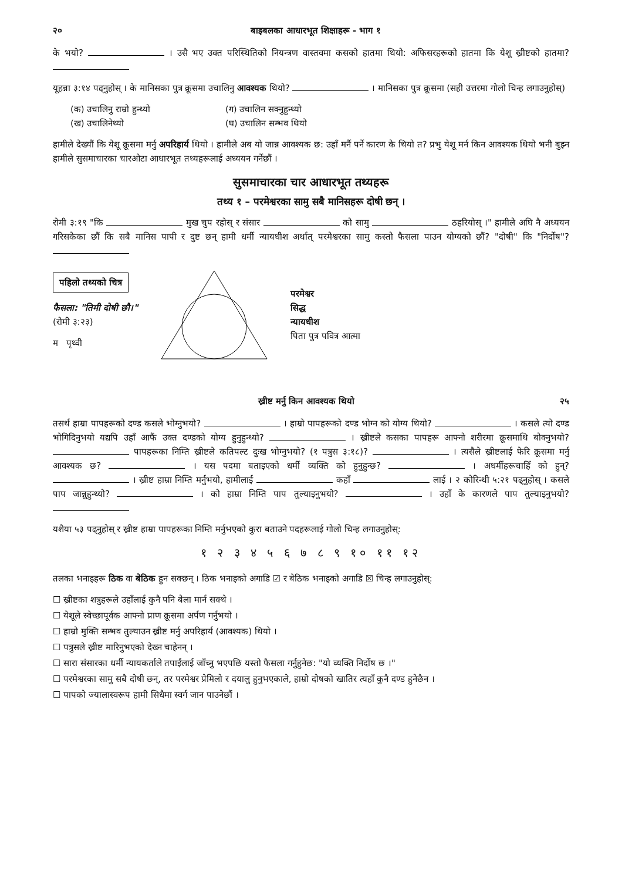२० बाइबलका आधारभूत शिक्षाहरू - भाग १
के भयो? । उसै भए उक्त परिस्थितिको नियन्त्रण वास्तवमा कसको हातमा थियो: अफिसरहरूको हातमा कि येशू ख्रीष्टको हातमा?
यूहन्ना ३:१४ पढ्नुहोस् । के मानिसका पुत्र क्रूसमा उचालिनु आवश्यक थियो? । मानिसका पुत्र क्रूसमा (सही उत्तरमा गोलो चिन्ह लगाउनुहोस्)
(क) उचालिनु राम्रो हुन्थ्यो (ग) उचालिन सक्नुहुन्थ्यो (ख) उचालिनेथ्यो (घ) उचालिन सम्भव थियो
हामीले देख्यौं कि येशू क्रूसमा मर्नु अपरिहार्य थियो । हामीले अब यो जान्न आवश्यक छ: उहाँ मर्नै पर्ने कारण के थियो त? प्रभु येशू मर्न किन आवश्यक थियो भनी बुझ्न हामीले सुसमाचारका चारओटा आधारभूत तथ्यहरूलाई अध्ययन गर्नेछौं ।
सुसमाचारका चार आधारभूत तथ्यहरू
तथ्य १ – परमेश्वरका सामु सबै मानिसहरू दोषी छन् ।
रोमी ३:१९ "कि मुख चुप रहोस् र संसार को सामु ठहरियोस् ।" हामीले अघि नै अध्ययन गरिसकेका छौं कि सबै मानिस पापी र दुष्ट छन् हामी धर्मी न्यायधीश अर्थात् परमेश्वरका सामु कस्तो फैसला पाउन योग्यको छौं? "दोषी" कि "निर्दोष"?
पहिलो तथ्यको चित्र
फैसला: "तिमी दोषी छौ।"
(रोमी ३:२३)
म पृथ्वी
परमेश्वर
सिद्ध
न्यायधीश
पिता पुत्र पवित्र आत्मा
ख्रीष्ट मर्नु किन आवश्यक थियो २५
तसर्थ हाम्रा पापहरूको दण्ड कसले भोग्नुभयो? । हाम्रो पापहरूको दण्ड भोग्न को योग्य थियो? । कसले त्यो दण्ड भोगिदिनुभयो यद्यपि उहाँ आफैं उक्त दण्डको योग्य हुनुहुन्थ्यो? । ख्रीष्टले कसका पापहरू आफ्नो शरीरमा क्रूसमाथि बोक्नुभयो? पापहरूका निम्ति ख्रीष्टले कतिपल्ट दुःख भोग्नुभयो? (१ पत्रुस ३:१८)? । त्यसैले ख्रीष्टलाई फेरि क्रूसमा मर्नु आवश्यक छ? । यस पदमा बताइएको धर्मी व्यक्ति को हुनुहुन्छ? । अधर्मीहरूचाहिँ को हुन्? । ख्रीष्ट हाम्रा निम्ति मर्नुभयो, हामीलाई कहाँ लाई । २ कोरिन्थी ५:२१ पढ्नुहोस् । कसले पाप जान्नुहुन्थ्यो? । को हाम्रा निम्ति पाप तुल्याइनुभयो? । उहाँ के कारणले पाप तुल्याइनुभयो?
यशैया ५३ पढ्नुहोस् र ख्रीष्ट हाम्रा पापहरूका निम्ति मर्नुभएको कुरा बताउने पदहरूलाई गोलो चिन्ह लगाउनुहोस्:
१ २ ३ ४ ५ ६ ७ ८ ९ १० ११ १२
तलका भनाइहरू ठिक वा बेठिक हुन सक्छन् । ठिक भनाइको अगाडि ☑ र बेठिक भनाइको अगाडि ☒ चिन्ह लगाउनुहोस्:
☐ ख्रीष्टका शत्रुहरूले उहाँलाई कुनै पनि बेला मार्न सक्थे ।
☐ येशूले स्वेच्छापूर्वक आफ्नो प्राण क्रूसमा अर्पण गर्नुभयो ।
☐ हाम्रो मुक्ति सम्भव तुल्याउन ख्रीष्ट मर्नु अपरिहार्य (आवश्यक) थियो ।
☐ पत्रुसले ख्रीष्ट मारिनुभएको देख्न चाहेनन् ।
☐ सारा संसारका धर्मी न्यायकर्ताले तपाईंलाई जाँच्नु भएपछि यस्तो फैसला गर्नुहुनेछ: "यो व्यक्ति निर्दोष छ ।"
☐ परमेश्वरका सामु सबै दोषी छन्, तर परमेश्वर प्रेमिलो र दयालु हुनुभएकाले, हाम्रो दोषको खातिर त्यहाँ कुनै दण्ड हुनेछैन ।
☐ पापको ज्यालास्वरूप हामी सिधैमा स्वर्ग जान पाउनेछौं ।